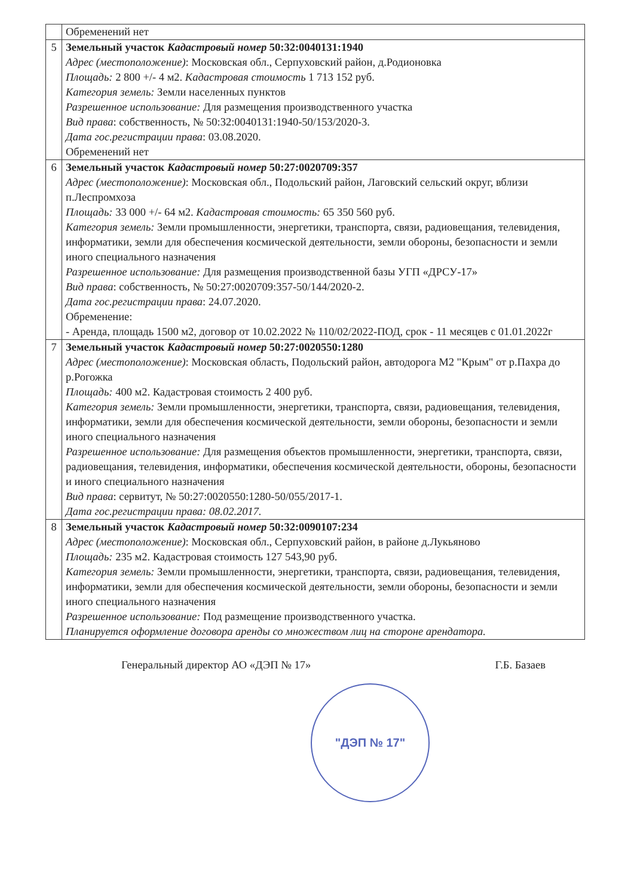| | Обременений нет |
| 5 | Земельный участок Кадастровый номер 50:32:0040131:1940 Адрес (местоположение) : Московская обл., Серпуховский район, д.Родионовка Площадь: 2 800 +/- 4 м2. Кадастровая стоимость 1 713 152 руб. Категория земель: Земли населенных пунктов Разрешенное использование: Для размещения производственного участка Вид права : собственность, № 50:32:0040131:1940-50/153/2020-3. Дата гос.регистрации права : 03.08.2020. Обременений нет |
| 6 | Земельный участок Кадастровый номер 50:27:0020709:357 Адрес (местоположение) : Московская обл., Подольский район, Лаговский сельский округ, вблизи п.Леспромхоза Площадь: 33 000 +/- 64 м2. Кадастровая стоимость: 65 350 560 руб. Категория земель: Земли промышленности, энергетики, транспорта, связи, радиовещания, телевидения, информатики, земли для обеспечения космической деятельности, земли обороны, безопасности и земли иного специального назначения Разрешенное использование: Для размещения производственной базы УГП «ДРСУ-17» Вид права : собственность, № 50:27:0020709:357-50/144/2020-2. Дата гос.регистрации права : 24.07.2020. Обременение: - Аренда, площадь 1500 м2, договор от 10.02.2022 № 110/02/2022-ПОД, срок - 11 месяцев с 01.01.2022г |
| 7 | Земельный участок Кадастровый номер 50:27:0020550:1280 Адрес (местоположение) : Московская область, Подольский район, автодорога М2 "Крым" от р.Пахра до р.Рогожка Площадь: 400 м2. Кадастровая стоимость 2 400 руб. Категория земель: Земли промышленности, энергетики, транспорта, связи, радиовещания, телевидения, информатики, земли для обеспечения космической деятельности, земли обороны, безопасности и земли иного специального назначения Разрешенное использование: Для размещения объектов промышленности, энергетики, транспорта, связи, радиовещания, телевидения, информатики, обеспечения космической деятельности, обороны, безопасности и иного специального назначения Вид права : сервитут, № 50:27:0020550:1280-50/055/2017-1. Дата гос.регистрации права: 08.02.2017. |
| 8 | Земельный участок Кадастровый номер 50:32:0090107:234 Адрес (местоположение) : Московская обл., Серпуховский район, в районе д.Лукьяново Площадь: 235 м2. Кадастровая стоимость 127 543,90 руб. Категория земель: Земли промышленности, энергетики, транспорта, связи, радиовещания, телевидения, информатики, земли для обеспечения космической деятельности, земли обороны, безопасности и земли иного специального назначения Разрешенное использование: Под размещение производственного участка. Планируется оформление договора аренды со множеством лиц на стороне арендатора. |
Генеральный директор АО «ДЭП № 17» Г.Б. Базаев
"ДЭП № 17"